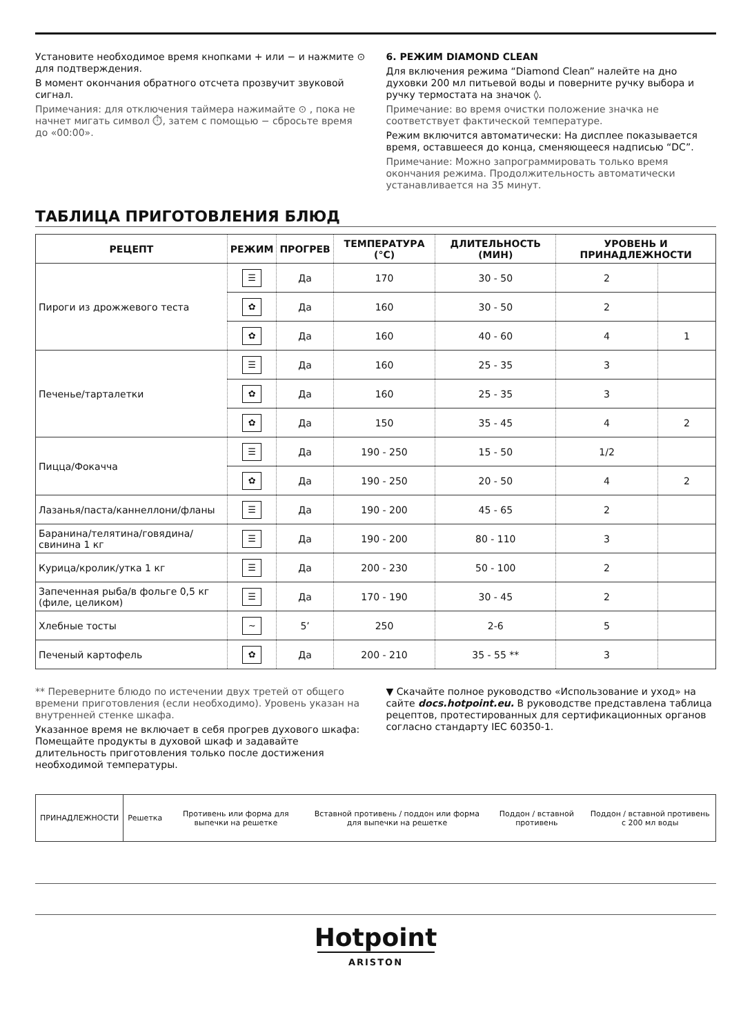Установите необходимое время кнопками + или − и нажмите ⊙ для подтверждения.
В момент окончания обратного отсчета прозвучит звуковой сигнал.
Примечания: для отключения таймера нажимайте ⊙ , пока не начнет мигать символ ⏱, затем с помощью − сбросьте время до «00:00».
6. РЕЖИМ DIAMOND CLEAN
Для включения режима “Diamond Clean” налейте на дно духовки 200 мл питьевой воды и поверните ручку выбора и ручку термостата на значок ◊.
Примечание: во время очистки положение значка не соответствует фактической температуре.
Режим включится автоматически: На дисплее показывается время, оставшееся до конца, сменяющееся надписью “DC”.
Примечание: Можно запрограммировать только время окончания режима. Продолжительность автоматически устанавливается на 35 минут.
ТАБЛИЦА ПРИГОТОВЛЕНИЯ БЛЮД
| РЕЦЕПТ | РЕЖИМ | ПРОГРЕВ | ТЕМПЕРАТУРА (°C) | ДЛИТЕЛЬНОСТЬ (МИН) | УРОВЕНЬ И ПРИНАДЛЕЖНОСТИ | |
| --- | --- | --- | --- | --- | --- | --- |
| Пироги из дрожжевого теста | ☰ | Да | 170 | 30 - 50 | 2 | |
| | ✿ | Да | 160 | 30 - 50 | 2 | |
| | ✿ | Да | 160 | 40 - 60 | 4 | 1 |
| Печенье/тарталетки | ☰ | Да | 160 | 25 - 35 | 3 | |
| | ✿ | Да | 160 | 25 - 35 | 3 | |
| | ✿ | Да | 150 | 35 - 45 | 4 | 2 |
| Пицца/Фокачча | ☰ | Да | 190 - 250 | 15 - 50 | 1/2 | |
| | ✿ | Да | 190 - 250 | 20 - 50 | 4 | 2 |
| Лазанья/паста/каннеллони/фланы | ☰ | Да | 190 - 200 | 45 - 65 | 2 | |
| Баранина/телятина/говядина/свинина 1 кг | ☰ | Да | 190 - 200 | 80 - 110 | 3 | |
| Курица/кролик/утка 1 кг | ☰ | Да | 200 - 230 | 50 - 100 | 2 | |
| Запеченная рыба/в фольге 0,5 кг (филе, целиком) | ☰ | Да | 170 - 190 | 30 - 45 | 2 | |
| Хлебные тосты | ~ | 5’ | 250 | 2-6 | 5 | |
| Печеный картофель | ✿ | Да | 200 - 210 | 35 - 55 ** | 3 | |
** Переверните блюдо по истечении двух третей от общего времени приготовления (если необходимо). Уровень указан на внутренней стенке шкафа.
Указанное время не включает в себя прогрев духового шкафа: Помещайте продукты в духовой шкаф и задавайте длительность приготовления только после достижения необходимой температуры.
▼ Скачайте полное руководство «Использование и уход» на сайте docs.hotpoint.eu. В руководстве представлена таблица рецептов, протестированных для сертификационных органов согласно стандарту IEC 60350-1.
| ПРИНАДЛЕЖНОСТИ | Решетка | Противень или форма для выпечки на решетке | Вставной противень / поддон или форма для выпечки на решетке | Поддон / вставной противень | Поддон / вставной противень с 200 мл воды |
Hotpoint
ARISTON